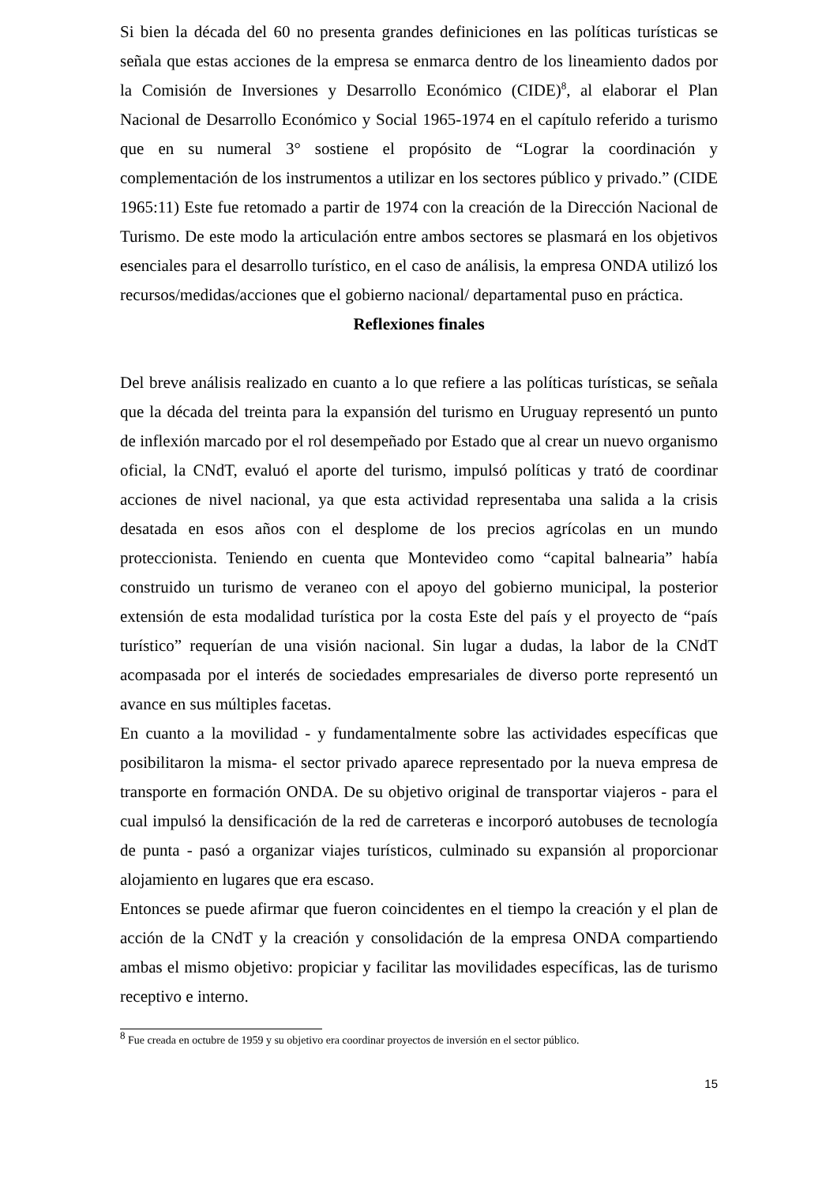Si bien la década del 60 no presenta grandes definiciones en las políticas turísticas se señala que estas acciones de la empresa se enmarca dentro de los lineamiento dados por la Comisión de Inversiones y Desarrollo Económico (CIDE)<sup>8</sup>, al elaborar el Plan Nacional de Desarrollo Económico y Social 1965-1974 en el capítulo referido a turismo que en su numeral 3° sostiene el propósito de “Lograr la coordinación y complementación de los instrumentos a utilizar en los sectores público y privado.” (CIDE 1965:11) Este fue retomado a partir de 1974 con la creación de la Dirección Nacional de Turismo. De este modo la articulación entre ambos sectores se plasmará en los objetivos esenciales para el desarrollo turístico, en el caso de análisis, la empresa ONDA utilizó los recursos/medidas/acciones que el gobierno nacional/ departamental puso en práctica.
Reflexiones finales
Del breve análisis realizado en cuanto a lo que refiere a las políticas turísticas, se señala que la década del treinta para la expansión del turismo en Uruguay representó un punto de inflexión marcado por el rol desempeñado por Estado que al crear un nuevo organismo oficial, la CNdT, evaluó el aporte del turismo, impulsó políticas y trató de coordinar acciones de nivel nacional, ya que esta actividad representaba una salida a la crisis desatada en esos años con el desplome de los precios agrícolas en un mundo proteccionista. Teniendo en cuenta que Montevideo como “capital balnearia” había construido un turismo de veraneo con el apoyo del gobierno municipal, la posterior extensión de esta modalidad turística por la costa Este del país y el proyecto de “país turístico” requerían de una visión nacional. Sin lugar a dudas, la labor de la CNdT acompasada por el interés de sociedades empresariales de diverso porte representó un avance en sus múltiples facetas.
En cuanto a la movilidad - y fundamentalmente sobre las actividades específicas que posibilitaron la misma- el sector privado aparece representado por la nueva empresa de transporte en formación ONDA. De su objetivo original de transportar viajeros - para el cual impulsó la densificación de la red de carreteras e incorporó autobuses de tecnología de punta - pasó a organizar viajes turísticos, culminado su expansión al proporcionar alojamiento en lugares que era escaso.
Entonces se puede afirmar que fueron coincidentes en el tiempo la creación y el plan de acción de la CNdT y la creación y consolidación de la empresa ONDA compartiendo ambas el mismo objetivo: propiciar y facilitar las movilidades específicas, las de turismo receptivo e interno.
<sup>8</sup> Fue creada en octubre de 1959 y su objetivo era coordinar proyectos de inversión en el sector público.
15